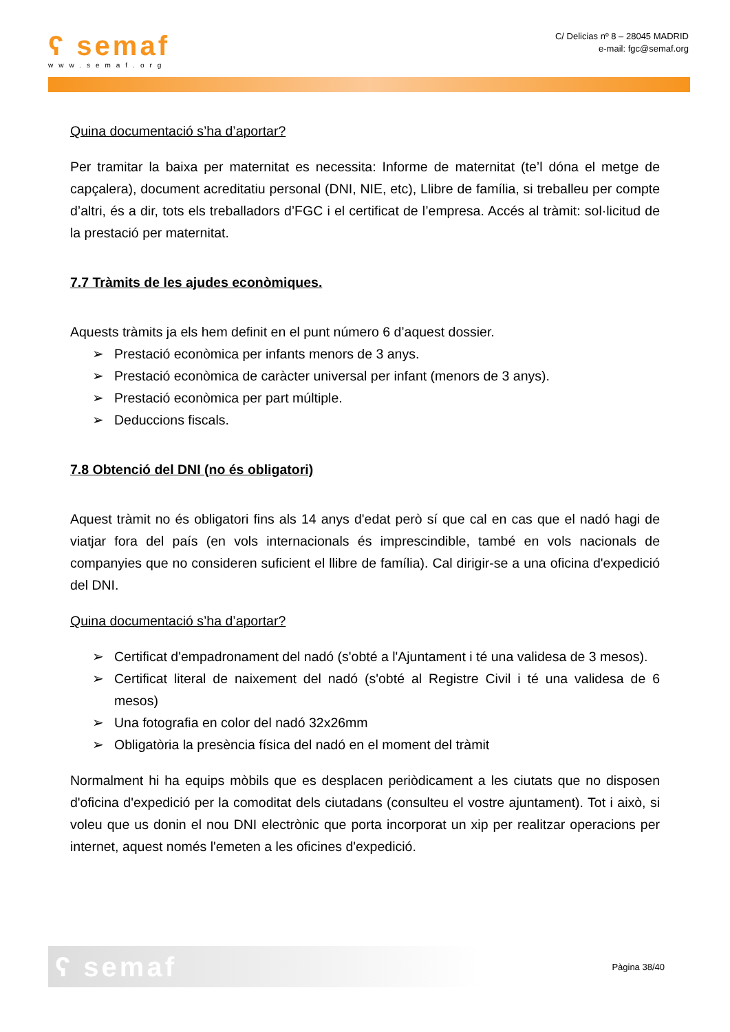ʕ semaf
www.semaf.org
C/ Delicias nº 8 – 28045 MADRID
e-mail: fgc@semaf.org
Quina documentació s’ha d’aportar?
Per tramitar la baixa per maternitat es necessita: Informe de maternitat (te’l dóna el metge de capçalera), document acreditatiu personal (DNI, NIE, etc), Llibre de família, si treballeu per compte d’altri, és a dir, tots els treballadors d’FGC i el certificat de l’empresa. Accés al tràmit: sol·licitud de la prestació per maternitat.
7.7 Tràmits de les ajudes econòmiques.
Aquests tràmits ja els hem definit en el punt número 6 d’aquest dossier.
➢ Prestació econòmica per infants menors de 3 anys.
➢ Prestació econòmica de caràcter universal per infant (menors de 3 anys).
➢ Prestació econòmica per part múltiple.
➢ Deduccions fiscals.
7.8 Obtenció del DNI (no és obligatori)
Aquest tràmit no és obligatori fins als 14 anys d'edat però sí que cal en cas que el nadó hagi de viatjar fora del país (en vols internacionals és imprescindible, també en vols nacionals de companyies que no consideren suficient el llibre de família). Cal dirigir-se a una oficina d'expedició del DNI.
Quina documentació s’ha d’aportar?
➢ Certificat d'empadronament del nadó (s'obté a l'Ajuntament i té una validesa de 3 mesos).
➢ Certificat literal de naixement del nadó (s'obté al Registre Civil i té una validesa de 6 mesos)
➢ Una fotografia en color del nadó 32x26mm
➢ Obligatòria la presència física del nadó en el moment del tràmit
Normalment hi ha equips mòbils que es desplacen periòdicament a les ciutats que no disposen d'oficina d'expedició per la comoditat dels ciutadans (consulteu el vostre ajuntament). Tot i això, si voleu que us donin el nou DNI electrònic que porta incorporat un xip per realitzar operacions per internet, aquest només l'emeten a les oficines d'expedició.
ʕ semaf
Pàgina 38/40